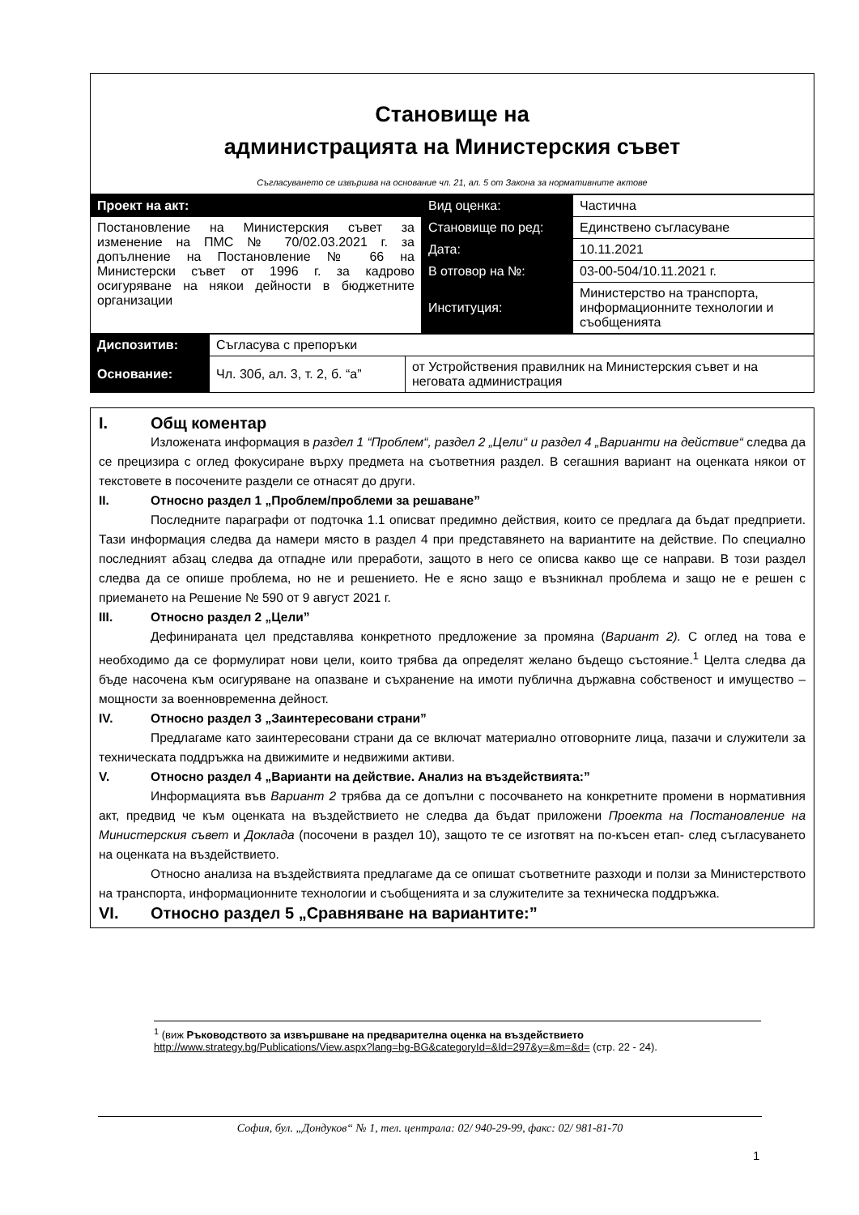Становище на
администрацията на Министерския съвет
Съгласуването се извършва на основание чл. 21, ал. 5 от Закона за нормативните актове
| Проект на акт: | Вид оценка: | Частична |
| Постановление на Министерския съвет за изменение на ПМС № 70/02.03.2021 г. за допълнение на Постановление № 66 на Министерски съвет от 1996 г. за кадрово осигуряване на някои дейности в бюджетните организации | Становище по ред: | Единствено съгласуване |
| | Дата: | 10.11.2021 |
| | В отговор на №: | 03-00-504/10.11.2021 г. |
| | Институция: | Министерство на транспорта, информационните технологии и съобщенията |
| Диспозитив: | Съгласува с препоръки | |
| Основание: | Чл. 30б, ал. 3, т. 2, б. “а” | от Устройствения правилник на Министерския съвет и на неговата администрация |
I. Общ коментар
Изложената информация в раздел 1 “Проблем“, раздел 2 „Цели“ и раздел 4 „Варианти на действие“ следва да се прецизира с оглед фокусиране върху предмета на съответния раздел. В сегашния вариант на оценката някои от текстовете в посочените раздели се отнасят до други.
II. Относно раздел 1 „Проблем/проблеми за решаване”
Последните параграфи от подточка 1.1 описват предимно действия, които се предлага да бъдат предприети. Тази информация следва да намери място в раздел 4 при представянето на вариантите на действие. По специално последният абзац следва да отпадне или преработи, защото в него се описва какво ще се направи. В този раздел следва да се опише проблема, но не и решението. Не е ясно защо е възникнал проблема и защо не е решен с приемането на Решение № 590 от 9 август 2021 г.
III. Относно раздел 2 „Цели”
Дефинираната цел представлява конкретното предложение за промяна (Вариант 2). С оглед на това е необходимо да се формулират нови цели, които трябва да определят желано бъдещо състояние.<sup>1</sup> Целта следва да бъде насочена към осигуряване на опазване и съхранение на имоти публична държавна собственост и имущество – мощности за военновременна дейност.
IV. Относно раздел 3 „Заинтересовани страни”
Предлагаме като заинтересовани страни да се включат материално отговорните лица, пазачи и служители за техническата поддръжка на движимите и недвижими активи.
V. Относно раздел 4 „Варианти на действие. Анализ на въздействията:”
Информацията във Вариант 2 трябва да се допълни с посочването на конкретните промени в нормативния акт, предвид че към оценката на въздействието не следва да бъдат приложени Проекта на Постановление на Министерския съвет и Доклада (посочени в раздел 10), защото те се изготвят на по-късен етап- след съгласуването на оценката на въздействието.
Относно анализа на въздействията предлагаме да се опишат съответните разходи и ползи за Министерството на транспорта, информационните технологии и съобщенията и за служителите за техническа поддръжка.
VI. Относно раздел 5 „Сравняване на вариантите:”
<sup>1</sup> (виж Ръководството за извършване на предварителна оценка на въздействието http://www.strategy.bg/Publications/View.aspx?lang=bg-BG&categoryId=&Id=297&y=&m=&d= (стр. 22 - 24).
София, бул. „Дондуков“ № 1, тел. централа: 02/ 940-29-99, факс: 02/ 981-81-70
1